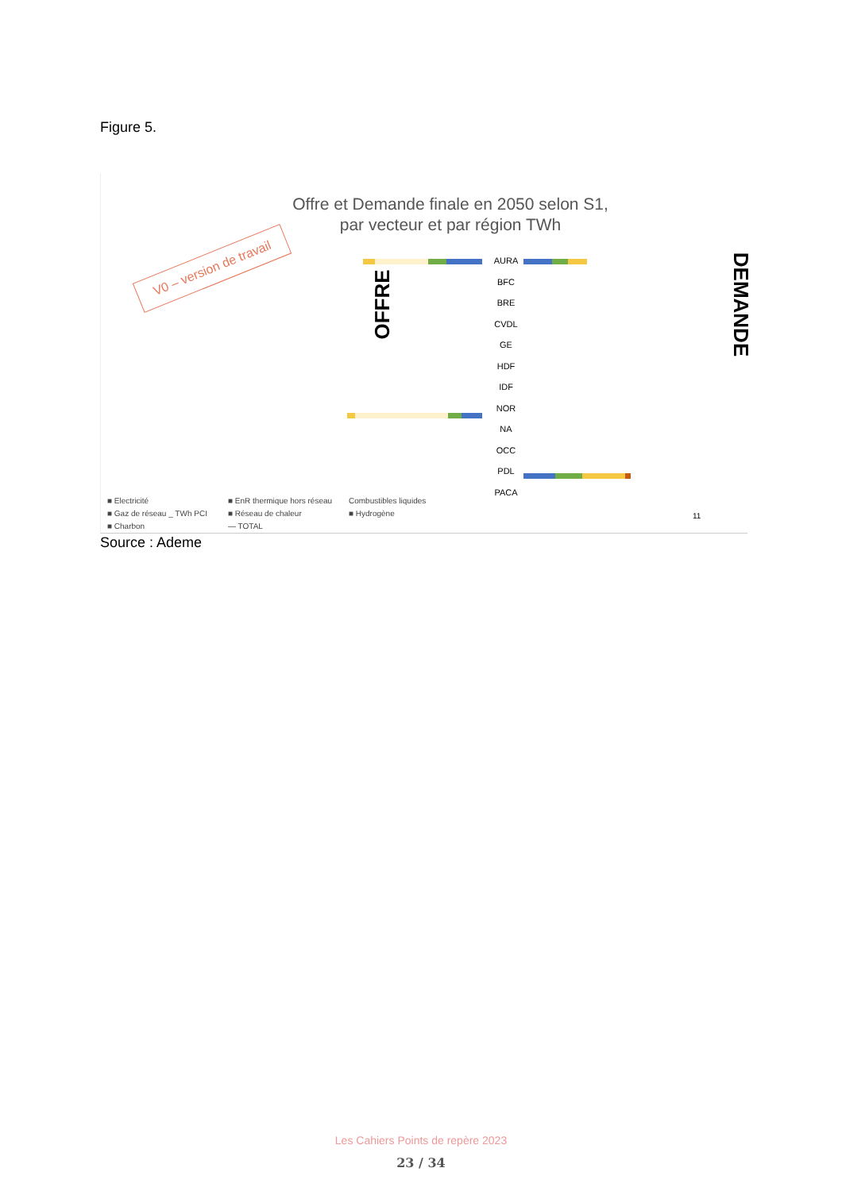Figure 5.
Offre et Demande finale en 2050 selon S1, par vecteur et par région TWh
V0 – version de travail
OFFRE DEMANDE
AURA
BFC
BRE
CVDL
GE
HDF
IDF
NOR
NA
OCC
PDL
PACA
■ Electricité ■ EnR thermique hors réseau Combustibles liquides ■ Gaz de réseau _ TWh PCI ■ Réseau de chaleur ■ Hydrogène ■ Charbon — TOTAL
11
Source : Ademe
Les Cahiers Points de repère 2023
23 / 34